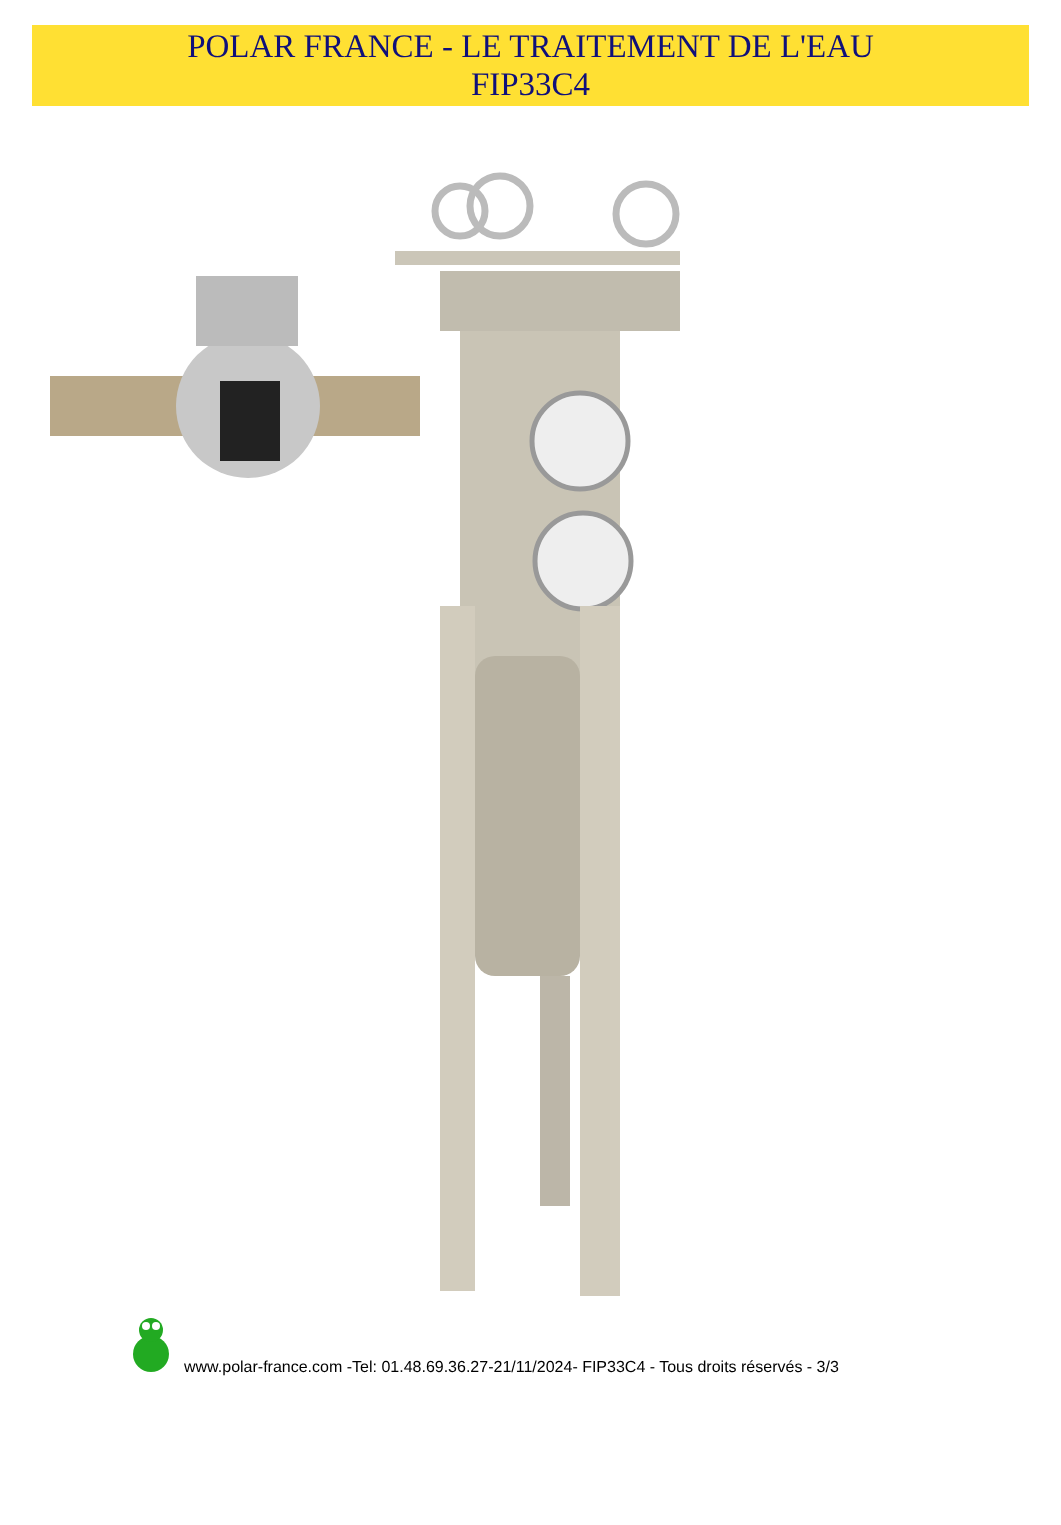POLAR FRANCE - LE TRAITEMENT DE L'EAU
FIP33C4
www.polar-france.com -Tel: 01.48.69.36.27-21/11/2024- FIP33C4 - Tous droits réservés - 3/3